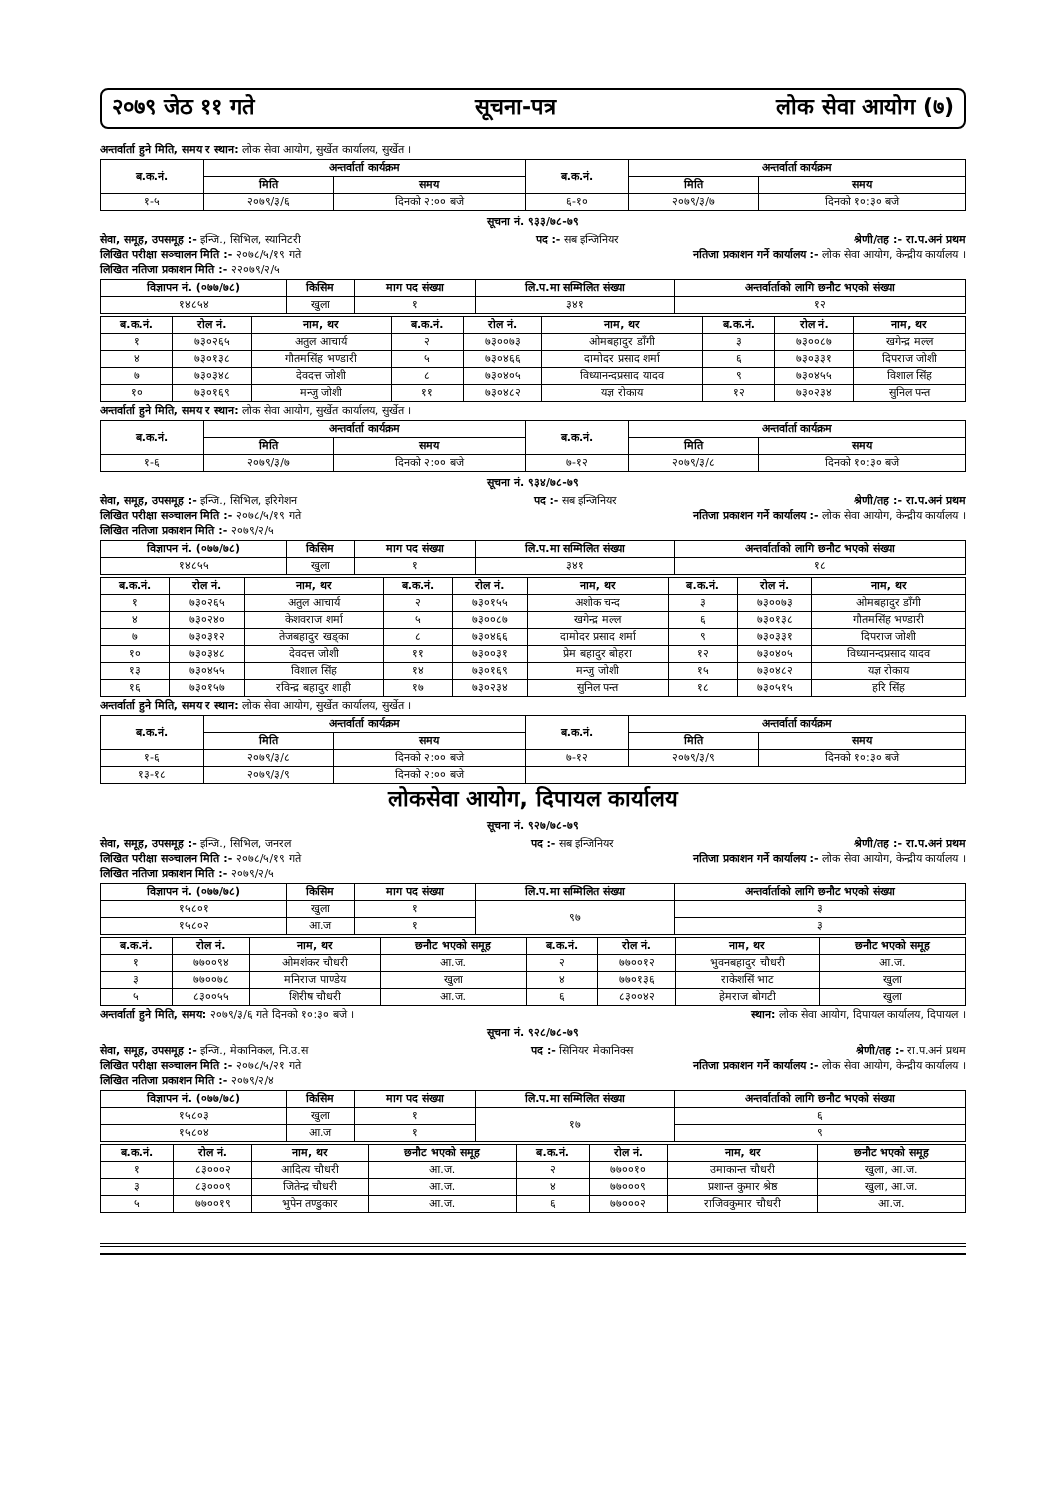२०७९ जेठ ११ गते सूचना-पत्र लोक सेवा आयोग (७)
अन्तर्वार्ता हुने मिति, समय र स्थान: लोक सेवा आयोग, सुर्खेत कार्यालय, सुर्खेत ।
| ब.क.नं. | अन्तर्वार्ता कार्यक्रम | | ब.क.नं. | अन्तर्वार्ता कार्यक्रम | |
| --- | --- | --- | --- | --- | --- |
| | मिति | समय | | मिति | समय |
| १-५ | २०७९/३/६ | दिनको २:०० बजे | ६-१० | २०७९/३/७ | दिनको १०:३० बजे |
सूचना नं. ९३३/७८-७९
सेवा, समूह, उपसमूह :- इन्जि., सिभिल, स्यानिटरी पद :- सब इन्जिनियर श्रेणी/तह :- रा.प.अनं प्रथम
लिखित परीक्षा सञ्चालन मिति :- २०७८/५/१९ गते नतिजा प्रकाशन गर्ने कार्यालय :- लोक सेवा आयोग, केन्द्रीय कार्यालय ।
लिखित नतिजा प्रकाशन मिति :- २२०७९/२/५
| विज्ञापन नं. (०७७/७८) | किसिम | माग पद संख्या | लि.प.मा सम्मिलित संख्या | अन्तर्वार्ताको लागि छनौट भएको संख्या |
| --- | --- | --- | --- | --- |
| १४८५४ | खुला | १ | ३४१ | १२ |
| ब.क.नं. | रोल नं. | नाम, थर | ब.क.नं. | रोल नं. | नाम, थर | ब.क.नं. | रोल नं. | नाम, थर |
| --- | --- | --- | --- | --- | --- | --- | --- | --- |
| १ | ७३०२६५ | अतुल आचार्य | २ | ७३००७३ | ओमबहादुर डाँगी | ३ | ७३००८७ | खगेन्द्र मल्ल |
| ४ | ७३०१३८ | गौतमसिंह भण्डारी | ५ | ७३०४६६ | दामोदर प्रसाद शर्मा | ६ | ७३०३३१ | दिपराज जोशी |
| ७ | ७३०३४८ | देवदत्त जोशी | ८ | ७३०४०५ | विध्यानन्दप्रसाद यादव | ९ | ७३०४५५ | विशाल सिंह |
| १० | ७३०१६९ | मन्जु जोशी | ११ | ७३०४८२ | यज्ञ रोकाय | १२ | ७३०२३४ | सुनिल पन्त |
अन्तर्वार्ता हुने मिति, समय र स्थान: लोक सेवा आयोग, सुर्खेत कार्यालय, सुर्खेत ।
| ब.क.नं. | अन्तर्वार्ता कार्यक्रम | | ब.क.नं. | अन्तर्वार्ता कार्यक्रम | |
| --- | --- | --- | --- | --- | --- |
| | मिति | समय | | मिति | समय |
| १-६ | २०७९/३/७ | दिनको २:०० बजे | ७-१२ | २०७९/३/८ | दिनको १०:३० बजे |
सूचना नं. ९३४/७८-७९
सेवा, समूह, उपसमूह :- इन्जि., सिभिल, इरिगेशन पद :- सब इन्जिनियर श्रेणी/तह :- रा.प.अनं प्रथम
लिखित परीक्षा सञ्चालन मिति :- २०७८/५/१९ गते नतिजा प्रकाशन गर्ने कार्यालय :- लोक सेवा आयोग, केन्द्रीय कार्यालय ।
लिखित नतिजा प्रकाशन मिति :- २०७९/२/५
| विज्ञापन नं. (०७७/७८) | किसिम | माग पद संख्या | लि.प.मा सम्मिलित संख्या | अन्तर्वार्ताको लागि छनौट भएको संख्या |
| --- | --- | --- | --- | --- |
| १४८५५ | खुला | १ | ३४१ | १८ |
| ब.क.नं. | रोल नं. | नाम, थर | ब.क.नं. | रोल नं. | नाम, थर | ब.क.नं. | रोल नं. | नाम, थर |
| --- | --- | --- | --- | --- | --- | --- | --- | --- |
| १ | ७३०२६५ | अतुल आचार्य | २ | ७३०१५५ | अशोक चन्द | ३ | ७३००७३ | ओमबहादुर डाँगी |
| ४ | ७३०२४० | केशवराज शर्मा | ५ | ७३००८७ | खगेन्द्र मल्ल | ६ | ७३०१३८ | गौतमसिंह भण्डारी |
| ७ | ७३०३१२ | तेजबहादुर खड्का | ८ | ७३०४६६ | दामोदर प्रसाद शर्मा | ९ | ७३०३३१ | दिपराज जोशी |
| १० | ७३०३४८ | देवदत्त जोशी | ११ | ७३००३१ | प्रेम बहादुर बोहरा | १२ | ७३०४०५ | विध्यानन्दप्रसाद यादव |
| १३ | ७३०४५५ | विशाल सिंह | १४ | ७३०१६९ | मन्जु जोशी | १५ | ७३०४८२ | यज्ञ रोकाय |
| १६ | ७३०१५७ | रविन्द्र बहादुर शाही | १७ | ७३०२३४ | सुनिल पन्त | १८ | ७३०५१५ | हरि सिंह |
अन्तर्वार्ता हुने मिति, समय र स्थान: लोक सेवा आयोग, सुर्खेत कार्यालय, सुर्खेत ।
| ब.क.नं. | अन्तर्वार्ता कार्यक्रम | | ब.क.नं. | अन्तर्वार्ता कार्यक्रम | |
| --- | --- | --- | --- | --- | --- |
| | मिति | समय | | मिति | समय |
| १-६ | २०७९/३/८ | दिनको २:०० बजे | ७-१२ | २०७९/३/९ | दिनको १०:३० बजे |
| १३-१८ | २०७९/३/९ | दिनको २:०० बजे | | | |
लोकसेवा आयोग, दिपायल कार्यालय
सूचना नं. ९२७/७८-७९
सेवा, समूह, उपसमूह :- इन्जि., सिभिल, जनरल पद :- सब इन्जिनियर श्रेणी/तह :- रा.प.अनं प्रथम
लिखित परीक्षा सञ्चालन मिति :- २०७८/५/१९ गते नतिजा प्रकाशन गर्ने कार्यालय :- लोक सेवा आयोग, केन्द्रीय कार्यालय ।
लिखित नतिजा प्रकाशन मिति :- २०७९/२/५
| विज्ञापन नं. (०७७/७८) | किसिम | माग पद संख्या | लि.प.मा सम्मिलित संख्या | अन्तर्वार्ताको लागि छनौट भएको संख्या |
| --- | --- | --- | --- | --- |
| १५८०१ | खुला | १ | ९७ | ३ |
| १५८०२ | आ.ज | १ | | ३ |
| ब.क.नं. | रोल नं. | नाम, थर | छनौट भएको समूह | ब.क.नं. | रोल नं. | नाम, थर | छनौट भएको समूह |
| --- | --- | --- | --- | --- | --- | --- | --- |
| १ | ७७००९४ | ओमशंकर चौधरी | आ.ज. | २ | ७७००१२ | भुवनबहादुर चौधरी | आ.ज. |
| ३ | ७७००७८ | मनिराज पाण्डेय | खुला | ४ | ७७०१३६ | राकेशसिं भाट | खुला |
| ५ | ८३००५५ | शिरीष चौधरी | आ.ज. | ६ | ८३००४२ | हेमराज बोगटी | खुला |
अन्तर्वार्ता हुने मिति, समय: २०७९/३/६ गते दिनको १०:३० बजे । स्थान: लोक सेवा आयोग, दिपायल कार्यालय, दिपायल ।
सूचना नं. ९२८/७८-७९
सेवा, समूह, उपसमूह :- इन्जि., मेकानिकल, नि.उ.स पद :- सिनियर मेकानिक्स श्रेणी/तह :- रा.प.अनं प्रथम
लिखित परीक्षा सञ्चालन मिति :- २०७८/५/२१ गते नतिजा प्रकाशन गर्ने कार्यालय :- लोक सेवा आयोग, केन्द्रीय कार्यालय ।
लिखित नतिजा प्रकाशन मिति :- २०७९/२/४
| विज्ञापन नं. (०७७/७८) | किसिम | माग पद संख्या | लि.प.मा सम्मिलित संख्या | अन्तर्वार्ताको लागि छनौट भएको संख्या |
| --- | --- | --- | --- | --- |
| १५८०३ | खुला | १ | १७ | ६ |
| १५८०४ | आ.ज | १ | | ९ |
| ब.क.नं. | रोल नं. | नाम, थर | छनौट भएको समूह | ब.क.नं. | रोल नं. | नाम, थर | छनौट भएको समूह |
| --- | --- | --- | --- | --- | --- | --- | --- |
| १ | ८३०००२ | आदित्य चौधरी | आ.ज. | २ | ७७००१० | उमाकान्त चौधरी | खुला, आ.ज. |
| ३ | ८३०००९ | जितेन्द्र चौधरी | आ.ज. | ४ | ७७०००९ | प्रशान्त कुमार श्रेष्ठ | खुला, आ.ज. |
| ५ | ७७००१९ | भुपेन तण्डुकार | आ.ज. | ६ | ७७०००२ | राजिवकुमार चौधरी | आ.ज. |